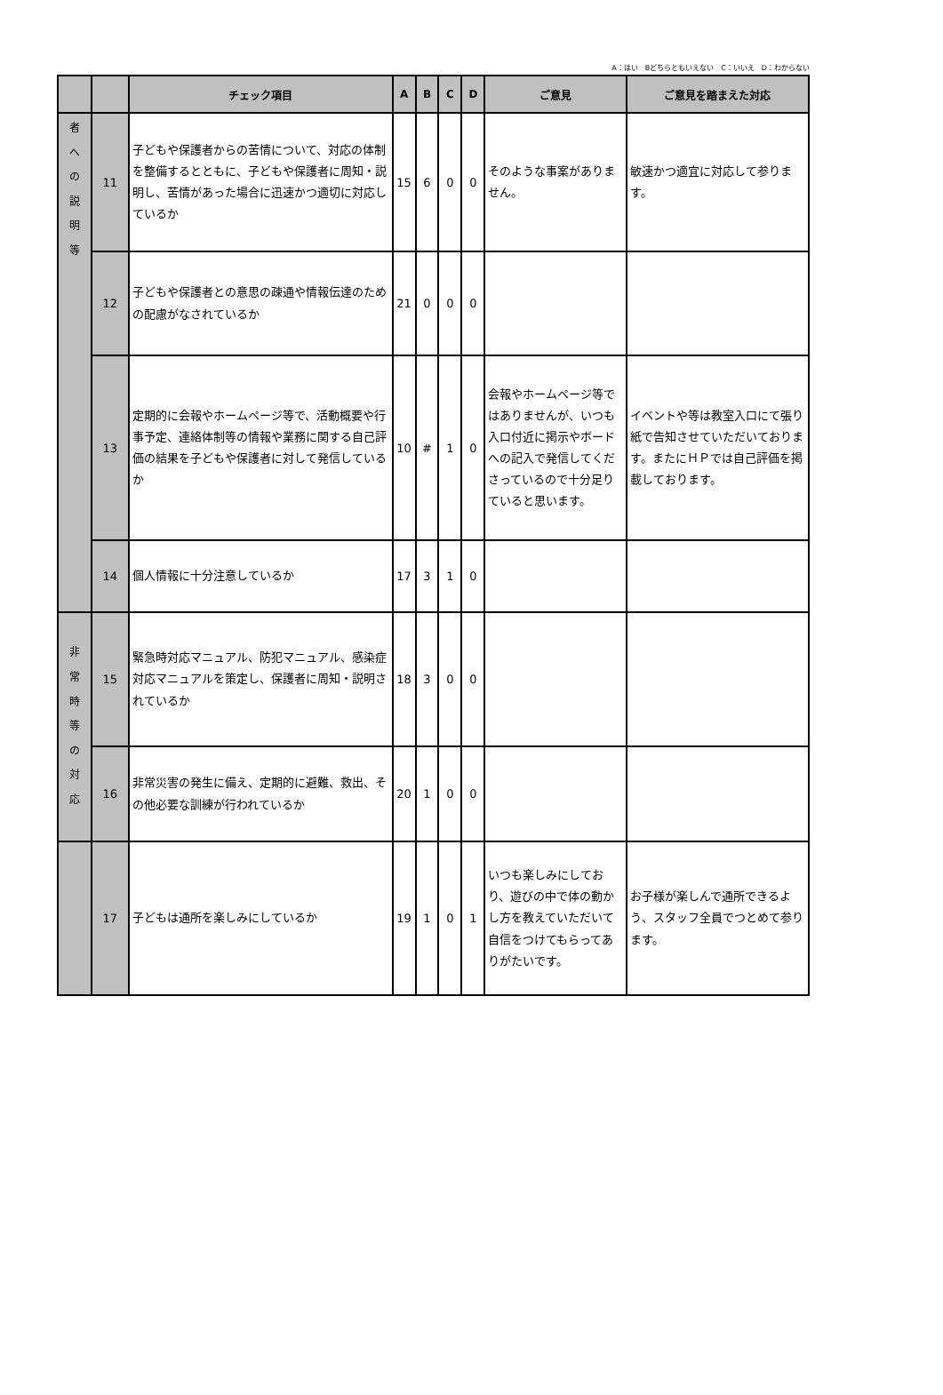A：はい　Bどちらともいえない　C：いいえ　D：わからない
| | | チェック項目 | A | B | C | D | ご意見 | ご意見を踏まえた対応 |
| --- | --- | --- | --- | --- | --- | --- | --- | --- |
| 者 へ の 説 明 等 | 11 | 子どもや保護者からの苦情について、対応の体制を整備するとともに、子どもや保護者に周知・説明し、苦情があった場合に迅速かつ適切に対応しているか | 15 | 6 | 0 | 0 | そのような事案がありません。 | 敏速かつ適宜に対応して参ります。 |
| | 12 | 子どもや保護者との意思の疎通や情報伝達のための配慮がなされているか | 21 | 0 | 0 | 0 | | |
| | 13 | 定期的に会報やホームページ等で、活動概要や行事予定、連絡体制等の情報や業務に関する自己評価の結果を子どもや保護者に対して発信しているか | 10 | # | 1 | 0 | 会報やホームページ等ではありませんが、いつも入口付近に掲示やボードへの記入で発信してくださっているので十分足りていると思います。 | イベントや等は教室入口にて張り紙で告知させていただいております。またにＨＰでは自己評価を掲載しております。 |
| | 14 | 個人情報に十分注意しているか | 17 | 3 | 1 | 0 | | |
| 非 常 時 等 の 対 応 | 15 | 緊急時対応マニュアル、防犯マニュアル、感染症対応マニュアルを策定し、保護者に周知・説明されているか | 18 | 3 | 0 | 0 | | |
| | 16 | 非常災害の発生に備え、定期的に避難、救出、その他必要な訓練が行われているか | 20 | 1 | 0 | 0 | | |
| | 17 | 子どもは通所を楽しみにしているか | 19 | 1 | 0 | 1 | いつも楽しみにしており、遊びの中で体の動かし方を教えていただいて自信をつけてもらってありがたいです。 | お子様が楽しんで通所できるよう、スタッフ全員でつとめて参ります。 |